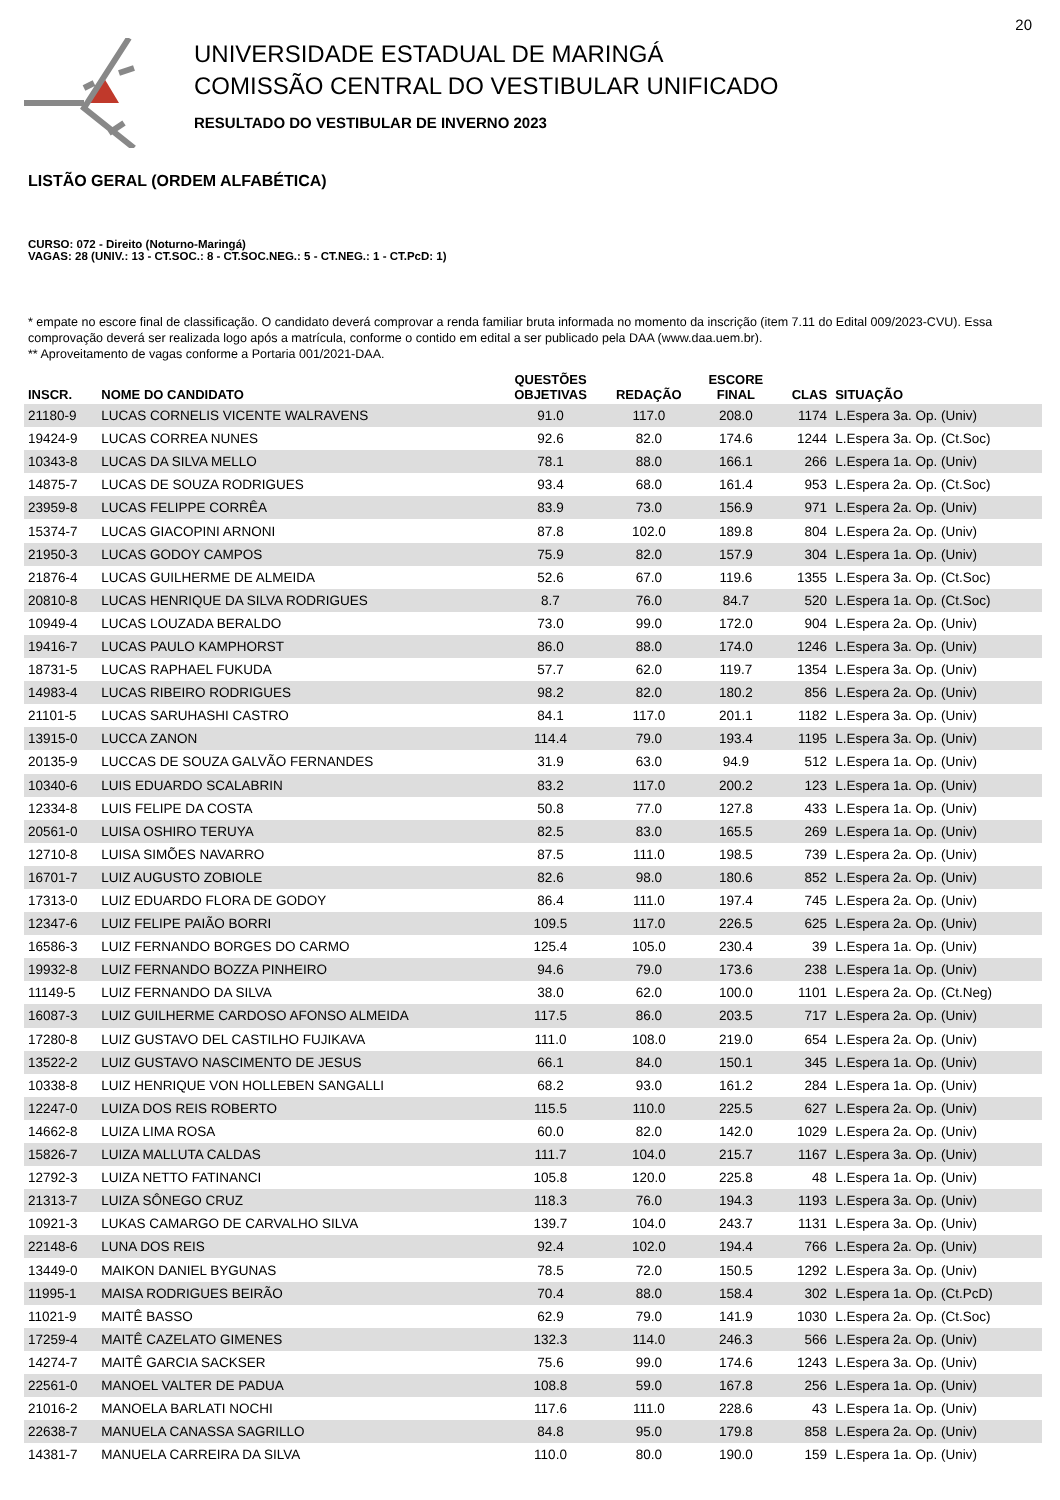20
UNIVERSIDADE ESTADUAL DE MARINGÁ
COMISSÃO CENTRAL DO VESTIBULAR UNIFICADO
RESULTADO DO VESTIBULAR DE INVERNO 2023
LISTÃO GERAL (ORDEM ALFABÉTICA)
CURSO: 072 - Direito (Noturno-Maringá)
VAGAS: 28 (UNIV.: 13 - CT.SOC.: 8 - CT.SOC.NEG.: 5 - CT.NEG.: 1 - CT.PcD: 1)
* empate no escore final de classificação. O candidato deverá comprovar a renda familiar bruta informada no momento da inscrição (item 7.11 do Edital 009/2023-CVU). Essa comprovação deverá ser realizada logo após a matrícula, conforme o contido em edital a ser publicado pela DAA (www.daa.uem.br).
** Aproveitamento de vagas conforme a Portaria 001/2021-DAA.
| INSCR. | NOME DO CANDIDATO | QUESTÕES OBJETIVAS | REDAÇÃO | ESCORE FINAL | CLAS | SITUAÇÃO |
| --- | --- | --- | --- | --- | --- | --- |
| 21180-9 | LUCAS CORNELIS VICENTE WALRAVENS | 91.0 | 117.0 | 208.0 | 1174 | L.Espera 3a. Op. (Univ) |
| 19424-9 | LUCAS CORREA NUNES | 92.6 | 82.0 | 174.6 | 1244 | L.Espera 3a. Op. (Ct.Soc) |
| 10343-8 | LUCAS DA SILVA MELLO | 78.1 | 88.0 | 166.1 | 266 | L.Espera 1a. Op. (Univ) |
| 14875-7 | LUCAS DE SOUZA RODRIGUES | 93.4 | 68.0 | 161.4 | 953 | L.Espera 2a. Op. (Ct.Soc) |
| 23959-8 | LUCAS FELIPPE CORRÊA | 83.9 | 73.0 | 156.9 | 971 | L.Espera 2a. Op. (Univ) |
| 15374-7 | LUCAS GIACOPINI ARNONI | 87.8 | 102.0 | 189.8 | 804 | L.Espera 2a. Op. (Univ) |
| 21950-3 | LUCAS GODOY CAMPOS | 75.9 | 82.0 | 157.9 | 304 | L.Espera 1a. Op. (Univ) |
| 21876-4 | LUCAS GUILHERME DE ALMEIDA | 52.6 | 67.0 | 119.6 | 1355 | L.Espera 3a. Op. (Ct.Soc) |
| 20810-8 | LUCAS HENRIQUE DA SILVA RODRIGUES | 8.7 | 76.0 | 84.7 | 520 | L.Espera 1a. Op. (Ct.Soc) |
| 10949-4 | LUCAS LOUZADA BERALDO | 73.0 | 99.0 | 172.0 | 904 | L.Espera 2a. Op. (Univ) |
| 19416-7 | LUCAS PAULO KAMPHORST | 86.0 | 88.0 | 174.0 | 1246 | L.Espera 3a. Op. (Univ) |
| 18731-5 | LUCAS RAPHAEL FUKUDA | 57.7 | 62.0 | 119.7 | 1354 | L.Espera 3a. Op. (Univ) |
| 14983-4 | LUCAS RIBEIRO RODRIGUES | 98.2 | 82.0 | 180.2 | 856 | L.Espera 2a. Op. (Univ) |
| 21101-5 | LUCAS SARUHASHI CASTRO | 84.1 | 117.0 | 201.1 | 1182 | L.Espera 3a. Op. (Univ) |
| 13915-0 | LUCCA ZANON | 114.4 | 79.0 | 193.4 | 1195 | L.Espera 3a. Op. (Univ) |
| 20135-9 | LUCCAS DE SOUZA GALVÃO FERNANDES | 31.9 | 63.0 | 94.9 | 512 | L.Espera 1a. Op. (Univ) |
| 10340-6 | LUIS EDUARDO SCALABRIN | 83.2 | 117.0 | 200.2 | 123 | L.Espera 1a. Op. (Univ) |
| 12334-8 | LUIS FELIPE DA COSTA | 50.8 | 77.0 | 127.8 | 433 | L.Espera 1a. Op. (Univ) |
| 20561-0 | LUISA OSHIRO TERUYA | 82.5 | 83.0 | 165.5 | 269 | L.Espera 1a. Op. (Univ) |
| 12710-8 | LUISA SIMÕES NAVARRO | 87.5 | 111.0 | 198.5 | 739 | L.Espera 2a. Op. (Univ) |
| 16701-7 | LUIZ AUGUSTO ZOBIOLE | 82.6 | 98.0 | 180.6 | 852 | L.Espera 2a. Op. (Univ) |
| 17313-0 | LUIZ EDUARDO FLORA DE GODOY | 86.4 | 111.0 | 197.4 | 745 | L.Espera 2a. Op. (Univ) |
| 12347-6 | LUIZ FELIPE PAIÃO BORRI | 109.5 | 117.0 | 226.5 | 625 | L.Espera 2a. Op. (Univ) |
| 16586-3 | LUIZ FERNANDO BORGES DO CARMO | 125.4 | 105.0 | 230.4 | 39 | L.Espera 1a. Op. (Univ) |
| 19932-8 | LUIZ FERNANDO BOZZA PINHEIRO | 94.6 | 79.0 | 173.6 | 238 | L.Espera 1a. Op. (Univ) |
| 11149-5 | LUIZ FERNANDO DA SILVA | 38.0 | 62.0 | 100.0 | 1101 | L.Espera 2a. Op. (Ct.Neg) |
| 16087-3 | LUIZ GUILHERME CARDOSO AFONSO ALMEIDA | 117.5 | 86.0 | 203.5 | 717 | L.Espera 2a. Op. (Univ) |
| 17280-8 | LUIZ GUSTAVO DEL CASTILHO FUJIKAVA | 111.0 | 108.0 | 219.0 | 654 | L.Espera 2a. Op. (Univ) |
| 13522-2 | LUIZ GUSTAVO NASCIMENTO DE JESUS | 66.1 | 84.0 | 150.1 | 345 | L.Espera 1a. Op. (Univ) |
| 10338-8 | LUIZ HENRIQUE VON HOLLEBEN SANGALLI | 68.2 | 93.0 | 161.2 | 284 | L.Espera 1a. Op. (Univ) |
| 12247-0 | LUIZA DOS REIS ROBERTO | 115.5 | 110.0 | 225.5 | 627 | L.Espera 2a. Op. (Univ) |
| 14662-8 | LUIZA LIMA ROSA | 60.0 | 82.0 | 142.0 | 1029 | L.Espera 2a. Op. (Univ) |
| 15826-7 | LUIZA MALLUTA CALDAS | 111.7 | 104.0 | 215.7 | 1167 | L.Espera 3a. Op. (Univ) |
| 12792-3 | LUIZA NETTO FATINANCI | 105.8 | 120.0 | 225.8 | 48 | L.Espera 1a. Op. (Univ) |
| 21313-7 | LUIZA SÔNEGO CRUZ | 118.3 | 76.0 | 194.3 | 1193 | L.Espera 3a. Op. (Univ) |
| 10921-3 | LUKAS CAMARGO DE CARVALHO SILVA | 139.7 | 104.0 | 243.7 | 1131 | L.Espera 3a. Op. (Univ) |
| 22148-6 | LUNA DOS REIS | 92.4 | 102.0 | 194.4 | 766 | L.Espera 2a. Op. (Univ) |
| 13449-0 | MAIKON DANIEL BYGUNAS | 78.5 | 72.0 | 150.5 | 1292 | L.Espera 3a. Op. (Univ) |
| 11995-1 | MAISA RODRIGUES BEIRÃO | 70.4 | 88.0 | 158.4 | 302 | L.Espera 1a. Op. (Ct.PcD) |
| 11021-9 | MAITÊ BASSO | 62.9 | 79.0 | 141.9 | 1030 | L.Espera 2a. Op. (Ct.Soc) |
| 17259-4 | MAITÊ CAZELATO GIMENES | 132.3 | 114.0 | 246.3 | 566 | L.Espera 2a. Op. (Univ) |
| 14274-7 | MAITÊ GARCIA SACKSER | 75.6 | 99.0 | 174.6 | 1243 | L.Espera 3a. Op. (Univ) |
| 22561-0 | MANOEL VALTER DE PADUA | 108.8 | 59.0 | 167.8 | 256 | L.Espera 1a. Op. (Univ) |
| 21016-2 | MANOELA BARLATI NOCHI | 117.6 | 111.0 | 228.6 | 43 | L.Espera 1a. Op. (Univ) |
| 22638-7 | MANUELA CANASSA SAGRILLO | 84.8 | 95.0 | 179.8 | 858 | L.Espera 2a. Op. (Univ) |
| 14381-7 | MANUELA CARREIRA DA SILVA | 110.0 | 80.0 | 190.0 | 159 | L.Espera 1a. Op. (Univ) |